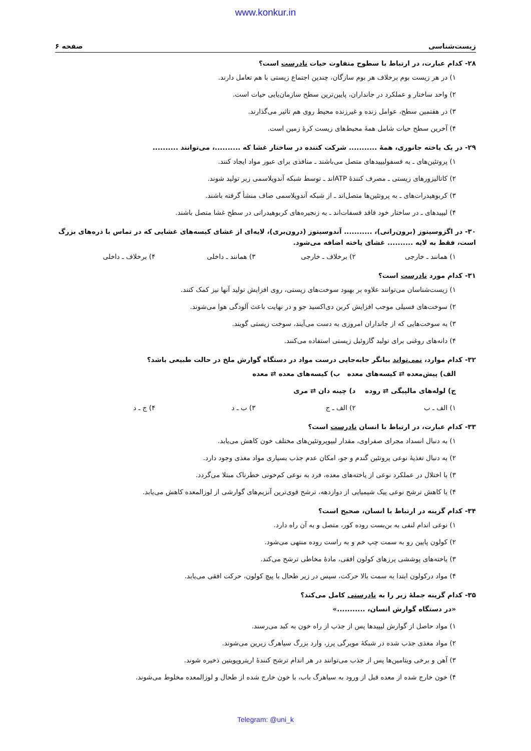www.konkur.in
زیست‌شناسی صفحه ۶
۲۸- کدام عبارت، در ارتباط با سطوح متفاوت حیات نادرست است؟
۱) در هر زیست بوم برخلاف هر بوم سازگان، چندین اجتماع زیستی با هم تعامل دارند.
۲) واحد ساختار و عملکرد در جانداران، پایین‌ترین سطح سازمان‌یابی حیات است.
۳) در هفتمین سطح، عوامل زنده و غیرزنده محیط روی هم تاثیر می‌گذارند.
۴) آخرین سطح حیات شامل همهٔ محیط‌های زیست کرهٔ زمین است.
۲۹- در یک یاخته جانوری، همهٔ ........... شرکت کننده در ساختار غشا که ..........، می‌توانند ..........
۱) پروتئین‌های ـ به فسفولیپیدهای متصل می‌باشند ـ منافذی برای عبور مواد ایجاد کنند.
۲) کاتالیزورهای زیستی ـ مصرف کنندهٔ ATPاند ـ توسط شبکه آندوپلاسمی زبر تولید شوند.
۳) کربوهیدرات‌های ـ به پروتئین‌ها متصل‌اند ـ از شبکه آندوپلاسمی صاف منشأ گرفته باشند.
۴) لیپیدهای ـ در ساختار خود فاقد فسفات‌اند ـ به زنجیره‌های کربوهیدراتی در سطح غشا متصل باشند.
۳۰- در اگزوسیتوز (برون‌رانی)، ........... آندوسیتوز (درون‌بری)، لایه‌ای از غشای کیسه‌های غشایی که در تماس با ذره‌های بزرگ است، فقط به لایه .......... غشای یاخته اضافه می‌شود.
۱) همانند ـ خارجی ۲) برخلاف ـ خارجی ۳) همانند ـ داخلی ۴) برخلاف ـ داخلی
۳۱- کدام مورد نادرست است؟
۱) زیست‌شناسان می‌توانند علاوه بر بهبود سوخت‌های زیستی، روی افزایش تولید آنها نیز کمک کنند.
۲) سوخت‌های فسیلی موجب افزایش کربن دی‌اکسید جو و در نهایت باعث آلودگی هوا می‌شوند.
۳) به سوخت‌هایی که از جانداران امروزی به دست می‌آیند، سوخت زیستی گویند.
۴) دانه‌های روغنی برای تولید گازوئیل زیستی استفاده می‌کنند.
۳۲- کدام موارد، نمی‌تواند بیانگر جابه‌جایی درست مواد در دستگاه گوارش ملخ در حالت طبیعی باشد؟
الف) پیش‌معده ⇄ کیسه‌های معده ب) کیسه‌های معده ⇄ معده
ج) لوله‌های مالپیگی ⇄ روده د) چینه دان ⇄ مری
۱) الف ـ ب ۲) الف ـ ج ۳) ب ـ د ۴) ج ـ د
۳۳- کدام عبارت، در ارتباط با انسان نادرست است؟
۱) به دنبال انسداد مجرای صفراوی، مقدار لیپوپروتئین‌های مختلف خون کاهش می‌یابد.
۲) به دنبال تغذیهٔ نوعی پروتئین گندم و جو، امکان عدم جذب بسیاری مواد مغذی وجود دارد.
۳) با اختلال در عملکرد نوعی از یاخته‌های معده، فرد به نوعی کم‌خونی خطرناک مبتلا می‌گردد.
۴) با کاهش ترشح نوعی پیک شیمیایی از دوازدهه، ترشح قوی‌ترین آنزیم‌های گوارشی از لوزالمعده کاهش می‌یابد.
۳۴- کدام گزینه در ارتباط با انسان، صحیح است؟
۱) نوعی اندام لنفی به بن‌بست روده کور، متصل و به آن راه دارد.
۲) کولون پایین رو به سمت چپ خم و به راست روده منتهی می‌شود.
۳) یاخته‌های پوششی پرزهای کولون افقی، مادهٔ مخاطی ترشح می‌کند.
۴) مواد درکولون ابتدا به سمت بالا حرکت، سپس در زیر طحال با پیچ کولون، حرکت افقی می‌یابد.
۳۵- کدام گزینه جملهٔ زیر را به نادرستی کامل می‌کند؟
«در دستگاه گوارش انسان، ...........»
۱) مواد حاصل از گوارش لیپیدها پس از جذب از راه خون به کبد می‌رسند.
۲) مواد مغذی جذب شده در شبکهٔ مویرگی پرز، وارد بزرگ سیاهرگ زیرین می‌شوند.
۳) آهن و برخی ویتامین‌ها پس از جذب می‌توانند در هر اندام ترشح کنندهٔ اریتروپویتین ذخیره شوند.
۴) خون خارج شده از معده قبل از ورود به سیاهرگ باب، با خون خارج شده از طحال و لوزالمعده مخلوط می‌شوند.
Telegram: @uni_k